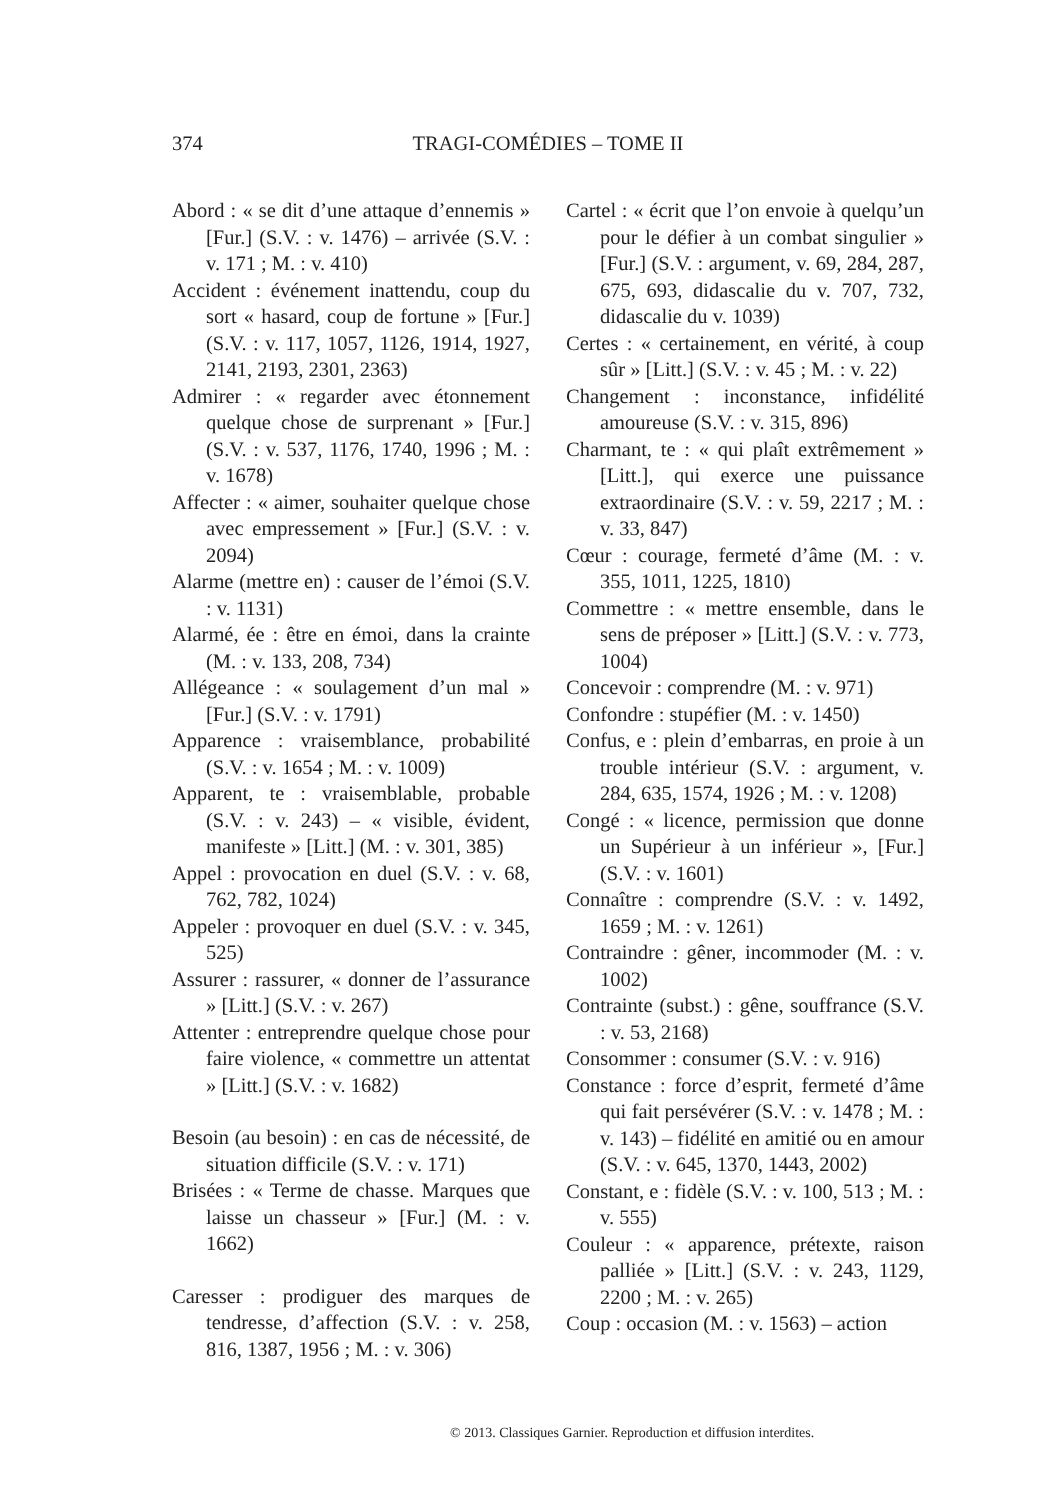374 TRAGI-COMÉDIES – TOME II
Abord : « se dit d’une attaque d’ennemis » [Fur.] (S.V. : v. 1476) – arrivée (S.V. : v. 171 ; M. : v. 410)
Accident : événement inattendu, coup du sort « hasard, coup de fortune » [Fur.] (S.V. : v. 117, 1057, 1126, 1914, 1927, 2141, 2193, 2301, 2363)
Admirer : « regarder avec étonnement quelque chose de surprenant » [Fur.] (S.V. : v. 537, 1176, 1740, 1996 ; M. : v. 1678)
Affecter : « aimer, souhaiter quelque chose avec empressement » [Fur.] (S.V. : v. 2094)
Alarme (mettre en) : causer de l’émoi (S.V. : v. 1131)
Alarmé, ée : être en émoi, dans la crainte (M. : v. 133, 208, 734)
Allégeance : « soulagement d’un mal » [Fur.] (S.V. : v. 1791)
Apparence : vraisemblance, probabilité (S.V. : v. 1654 ; M. : v. 1009)
Apparent, te : vraisemblable, probable (S.V. : v. 243) – « visible, évident, manifeste » [Litt.] (M. : v. 301, 385)
Appel : provocation en duel (S.V. : v. 68, 762, 782, 1024)
Appeler : provoquer en duel (S.V. : v. 345, 525)
Assurer : rassurer, « donner de l’assurance » [Litt.] (S.V. : v. 267)
Attenter : entreprendre quelque chose pour faire violence, « commettre un attentat » [Litt.] (S.V. : v. 1682)
Besoin (au besoin) : en cas de nécessité, de situation difficile (S.V. : v. 171)
Brisées : « Terme de chasse. Marques que laisse un chasseur » [Fur.] (M. : v. 1662)
Caresser : prodiguer des marques de tendresse, d’affection (S.V. : v. 258, 816, 1387, 1956 ; M. : v. 306)
Cartel : « écrit que l’on envoie à quelqu’un pour le défier à un combat singulier » [Fur.] (S.V. : argument, v. 69, 284, 287, 675, 693, didascalie du v. 707, 732, didascalie du v. 1039)
Certes : « certainement, en vérité, à coup sûr » [Litt.] (S.V. : v. 45 ; M. : v. 22)
Changement : inconstance, infidélité amoureuse (S.V. : v. 315, 896)
Charmant, te : « qui plaît extrêmement » [Litt.], qui exerce une puissance extraordinaire (S.V. : v. 59, 2217 ; M. : v. 33, 847)
Cœur : courage, fermeté d’âme (M. : v. 355, 1011, 1225, 1810)
Commettre : « mettre ensemble, dans le sens de préposer » [Litt.] (S.V. : v. 773, 1004)
Concevoir : comprendre (M. : v. 971)
Confondre : stupéfier (M. : v. 1450)
Confus, e : plein d’embarras, en proie à un trouble intérieur (S.V. : argument, v. 284, 635, 1574, 1926 ; M. : v. 1208)
Congé : « licence, permission que donne un Supérieur à un inférieur », [Fur.] (S.V. : v. 1601)
Connaître : comprendre (S.V. : v. 1492, 1659 ; M. : v. 1261)
Contraindre : gêner, incommoder (M. : v. 1002)
Contrainte (subst.) : gêne, souffrance (S.V. : v. 53, 2168)
Consommer : consumer (S.V. : v. 916)
Constance : force d’esprit, fermeté d’âme qui fait persévérer (S.V. : v. 1478 ; M. : v. 143) – fidélité en amitié ou en amour (S.V. : v. 645, 1370, 1443, 2002)
Constant, e : fidèle (S.V. : v. 100, 513 ; M. : v. 555)
Couleur : « apparence, prétexte, raison palliée » [Litt.] (S.V. : v. 243, 1129, 2200 ; M. : v. 265)
Coup : occasion (M. : v. 1563) – action
© 2013. Classiques Garnier. Reproduction et diffusion interdites.